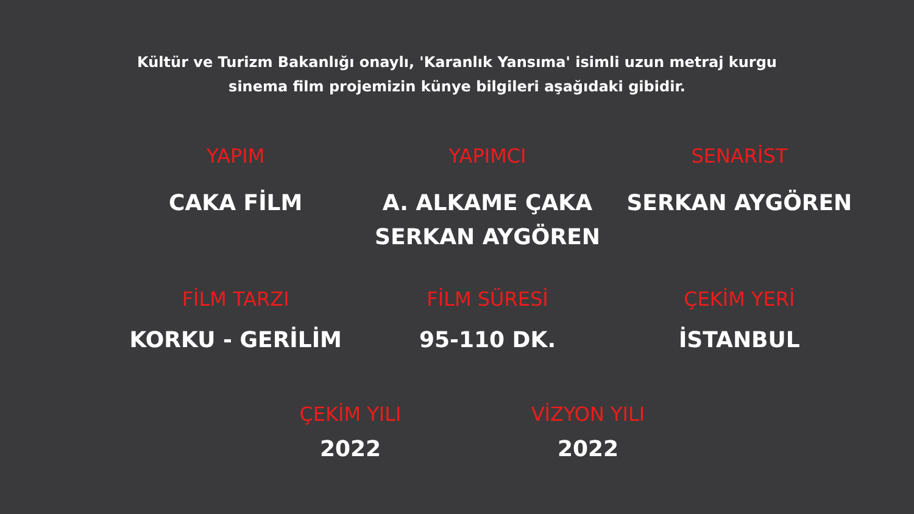Kültür ve Turizm Bakanlığı onaylı, 'Karanlık Yansıma' isimli uzun metraj kurgu sinema film projemizin künye bilgileri aşağıdaki gibidir.
YAPIM
CAKA FİLM
YAPIMCI
A. ALKAME ÇAKA
SERKAN AYGÖREN
SENARİST
SERKAN AYGÖREN
FİLM TARZI
KORKU - GERİLİM
FİLM SÜRESİ
95-110 DK.
ÇEKİM YERİ
İSTANBUL
ÇEKİM YILI
2022
VİZYON YILI
2022